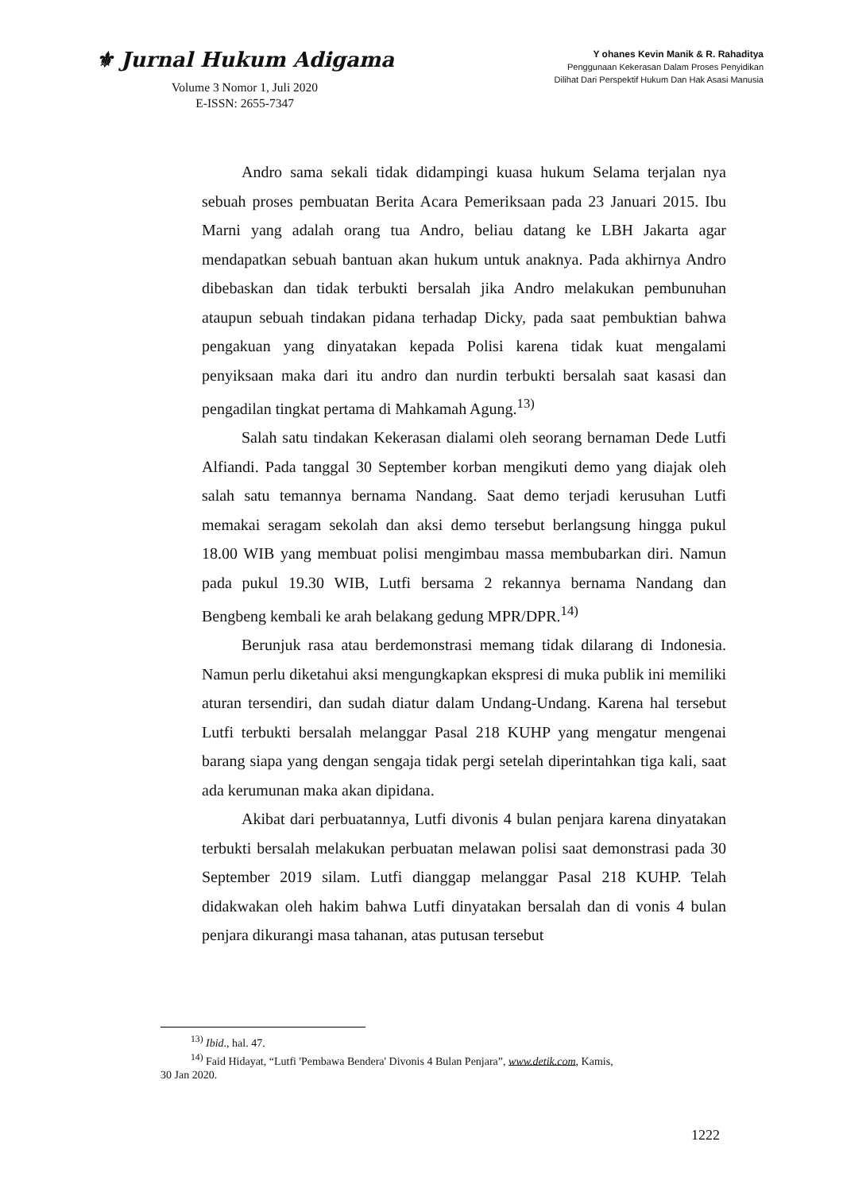⚜ Jurnal Hukum Adigama
Volume 3 Nomor 1, Juli 2020
E-ISSN: 2655-7347
Y ohanes Kevin Manik & R. Rahaditya
Penggunaan Kekerasan Dalam Proses Penyidikan
Dilihat Dari Perspektif Hukum Dan Hak Asasi Manusia
Andro sama sekali tidak didampingi kuasa hukum Selama terjalan nya sebuah proses pembuatan Berita Acara Pemeriksaan pada 23 Januari 2015. Ibu Marni yang adalah orang tua Andro, beliau datang ke LBH Jakarta agar mendapatkan sebuah bantuan akan hukum untuk anaknya. Pada akhirnya Andro dibebaskan dan tidak terbukti bersalah jika Andro melakukan pembunuhan ataupun sebuah tindakan pidana terhadap Dicky, pada saat pembuktian bahwa pengakuan yang dinyatakan kepada Polisi karena tidak kuat mengalami penyiksaan maka dari itu andro dan nurdin terbukti bersalah saat kasasi dan pengadilan tingkat pertama di Mahkamah Agung.<sup>13)</sup>
Salah satu tindakan Kekerasan dialami oleh seorang bernaman Dede Lutfi Alfiandi. Pada tanggal 30 September korban mengikuti demo yang diajak oleh salah satu temannya bernama Nandang. Saat demo terjadi kerusuhan Lutfi memakai seragam sekolah dan aksi demo tersebut berlangsung hingga pukul 18.00 WIB yang membuat polisi mengimbau massa membubarkan diri. Namun pada pukul 19.30 WIB, Lutfi bersama 2 rekannya bernama Nandang dan Bengbeng kembali ke arah belakang gedung MPR/DPR.<sup>14)</sup>
Berunjuk rasa atau berdemonstrasi memang tidak dilarang di Indonesia. Namun perlu diketahui aksi mengungkapkan ekspresi di muka publik ini memiliki aturan tersendiri, dan sudah diatur dalam Undang-Undang. Karena hal tersebut Lutfi terbukti bersalah melanggar Pasal 218 KUHP yang mengatur mengenai barang siapa yang dengan sengaja tidak pergi setelah diperintahkan tiga kali, saat ada kerumunan maka akan dipidana.
Akibat dari perbuatannya, Lutfi divonis 4 bulan penjara karena dinyatakan terbukti bersalah melakukan perbuatan melawan polisi saat demonstrasi pada 30 September 2019 silam. Lutfi dianggap melanggar Pasal 218 KUHP. Telah didakwakan oleh hakim bahwa Lutfi dinyatakan bersalah dan di vonis 4 bulan penjara dikurangi masa tahanan, atas putusan tersebut
<sup>13)</sup> Ibid., hal. 47.
<sup>14)</sup> Faid Hidayat, “Lutfi 'Pembawa Bendera' Divonis 4 Bulan Penjara”, www.detik.com, Kamis,
30 Jan 2020.
1222